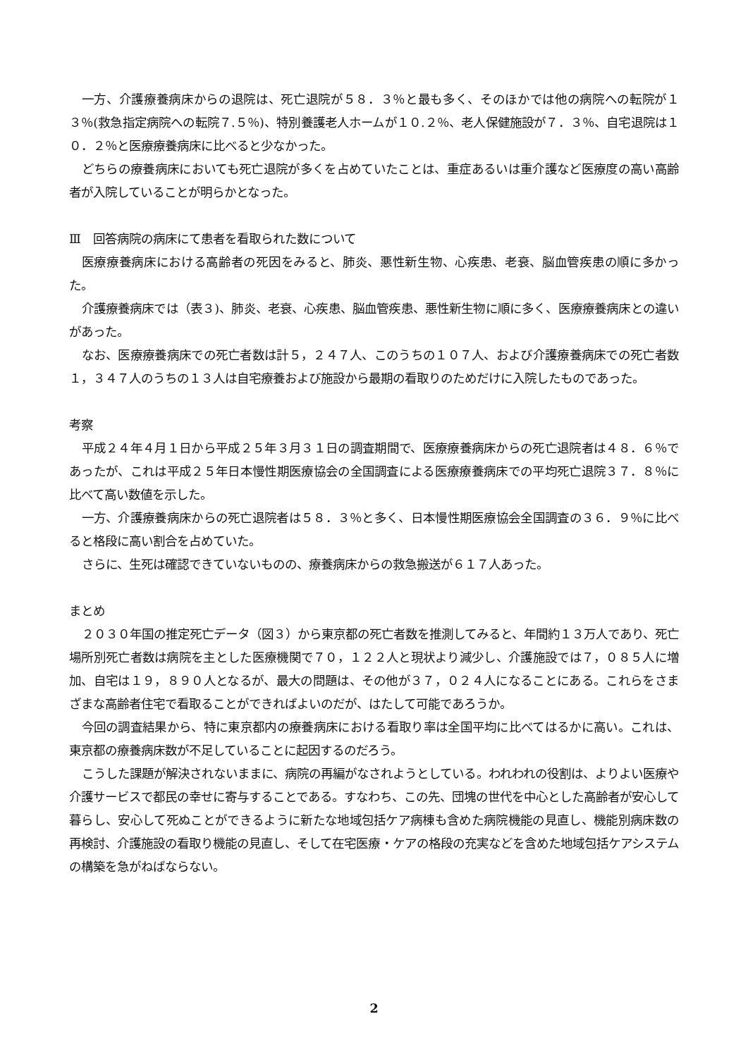一方、介護療養病床からの退院は、死亡退院が５８．３％と最も多く、そのほかでは他の病院への転院が１３％(救急指定病院への転院７.５％)、特別養護老人ホームが１０.２％、老人保健施設が７．３％、自宅退院は１０．２％と医療療養病床に比べると少なかった。
どちらの療養病床においても死亡退院が多くを占めていたことは、重症あるいは重介護など医療度の高い高齢者が入院していることが明らかとなった。
Ⅲ　回答病院の病床にて患者を看取られた数について
医療療養病床における高齢者の死因をみると、肺炎、悪性新生物、心疾患、老衰、脳血管疾患の順に多かった。
介護療養病床では（表３)、肺炎、老衰、心疾患、脳血管疾患、悪性新生物に順に多く、医療療養病床との違いがあった。
なお、医療療養病床での死亡者数は計５，２４７人、このうちの１０７人、および介護療養病床での死亡者数１，３４７人のうちの１３人は自宅療養および施設から最期の看取りのためだけに入院したものであった。
考察
平成２４年４月１日から平成２５年３月３１日の調査期間で、医療療養病床からの死亡退院者は４８．６％であったが、これは平成２５年日本慢性期医療協会の全国調査による医療療養病床での平均死亡退院３７．８％に比べて高い数値を示した。
一方、介護療養病床からの死亡退院者は５８．３％と多く、日本慢性期医療協会全国調査の３６．９％に比べると格段に高い割合を占めていた。
さらに、生死は確認できていないものの、療養病床からの救急搬送が６１７人あった。
まとめ
２０３０年国の推定死亡データ（図３）から東京都の死亡者数を推測してみると、年間約１３万人であり、死亡場所別死亡者数は病院を主とした医療機関で７０，１２２人と現状より減少し、介護施設では７，０８５人に増加、自宅は１９，８９０人となるが、最大の問題は、その他が３７，０２４人になることにある。これらをさまざまな高齢者住宅で看取ることができればよいのだが、はたして可能であろうか。
今回の調査結果から、特に東京都内の療養病床における看取り率は全国平均に比べてはるかに高い。これは、東京都の療養病床数が不足していることに起因するのだろう。
こうした課題が解決されないままに、病院の再編がなされようとしている。われわれの役割は、よりよい医療や介護サービスで都民の幸せに寄与することである。すなわち、この先、団塊の世代を中心とした高齢者が安心して暮らし、安心して死ぬことができるように新たな地域包括ケア病棟も含めた病院機能の見直し、機能別病床数の再検討、介護施設の看取り機能の見直し、そして在宅医療・ケアの格段の充実などを含めた地域包括ケアシステムの構築を急がねばならない。
2